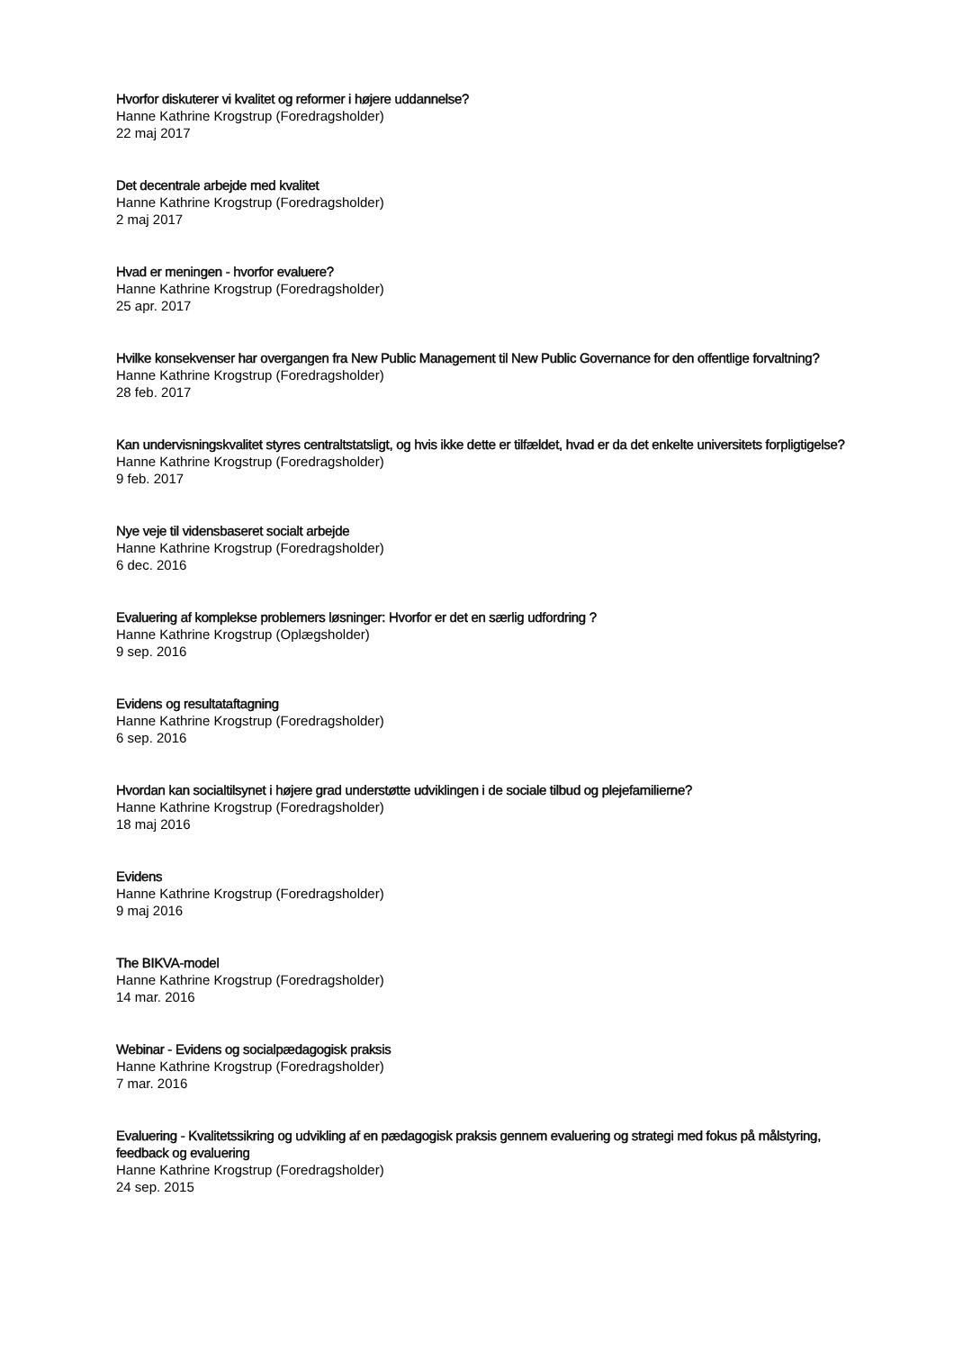Hvorfor diskuterer vi kvalitet og reformer i højere uddannelse?
Hanne Kathrine Krogstrup (Foredragsholder)
22 maj 2017
Det decentrale arbejde med kvalitet
Hanne Kathrine Krogstrup (Foredragsholder)
2 maj 2017
Hvad er meningen - hvorfor evaluere?
Hanne Kathrine Krogstrup (Foredragsholder)
25 apr. 2017
Hvilke konsekvenser har overgangen fra New Public Management til New Public Governance for den offentlige forvaltning?
Hanne Kathrine Krogstrup (Foredragsholder)
28 feb. 2017
Kan undervisningskvalitet styres centraltstatsligt, og hvis ikke dette er tilfældet, hvad er da det enkelte universitets forpligtigelse?
Hanne Kathrine Krogstrup (Foredragsholder)
9 feb. 2017
Nye veje til vidensbaseret socialt arbejde
Hanne Kathrine Krogstrup (Foredragsholder)
6 dec. 2016
Evaluering af komplekse problemers løsninger: Hvorfor er det en særlig udfordring ?
Hanne Kathrine Krogstrup (Oplægsholder)
9 sep. 2016
Evidens og resultataftagning
Hanne Kathrine Krogstrup (Foredragsholder)
6 sep. 2016
Hvordan kan socialtilsynet i højere grad understøtte udviklingen i de sociale tilbud og plejefamilierne?
Hanne Kathrine Krogstrup (Foredragsholder)
18 maj 2016
Evidens
Hanne Kathrine Krogstrup (Foredragsholder)
9 maj 2016
The BIKVA-model
Hanne Kathrine Krogstrup (Foredragsholder)
14 mar. 2016
Webinar - Evidens og socialpædagogisk praksis
Hanne Kathrine Krogstrup (Foredragsholder)
7 mar. 2016
Evaluering - Kvalitetssikring og udvikling af en pædagogisk praksis gennem evaluering og strategi med fokus på målstyring, feedback og evaluering
Hanne Kathrine Krogstrup (Foredragsholder)
24 sep. 2015